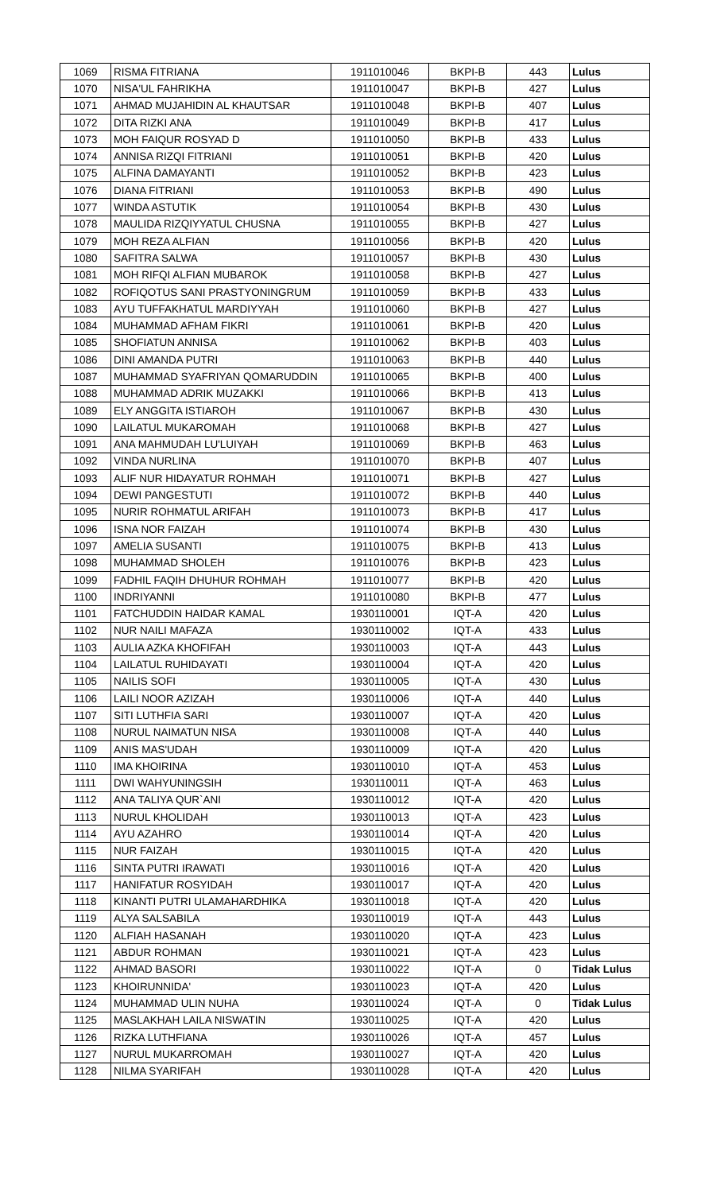| 1069 | RISMA FITRIANA | 1911010046 | BKPI-B | 443 | Lulus |
| 1070 | NISA'UL FAHRIKHA | 1911010047 | BKPI-B | 427 | Lulus |
| 1071 | AHMAD MUJAHIDIN AL KHAUTSAR | 1911010048 | BKPI-B | 407 | Lulus |
| 1072 | DITA RIZKI ANA | 1911010049 | BKPI-B | 417 | Lulus |
| 1073 | MOH FAIQUR ROSYAD D | 1911010050 | BKPI-B | 433 | Lulus |
| 1074 | ANNISA RIZQI FITRIANI | 1911010051 | BKPI-B | 420 | Lulus |
| 1075 | ALFINA DAMAYANTI | 1911010052 | BKPI-B | 423 | Lulus |
| 1076 | DIANA FITRIANI | 1911010053 | BKPI-B | 490 | Lulus |
| 1077 | WINDA ASTUTIK | 1911010054 | BKPI-B | 430 | Lulus |
| 1078 | MAULIDA RIZQIYYATUL CHUSNA | 1911010055 | BKPI-B | 427 | Lulus |
| 1079 | MOH REZA ALFIAN | 1911010056 | BKPI-B | 420 | Lulus |
| 1080 | SAFITRA SALWA | 1911010057 | BKPI-B | 430 | Lulus |
| 1081 | MOH RIFQI ALFIAN MUBAROK | 1911010058 | BKPI-B | 427 | Lulus |
| 1082 | ROFIQOTUS SANI PRASTYONINGRUM | 1911010059 | BKPI-B | 433 | Lulus |
| 1083 | AYU TUFFAKHATUL MARDIYYAH | 1911010060 | BKPI-B | 427 | Lulus |
| 1084 | MUHAMMAD AFHAM FIKRI | 1911010061 | BKPI-B | 420 | Lulus |
| 1085 | SHOFIATUN ANNISA | 1911010062 | BKPI-B | 403 | Lulus |
| 1086 | DINI AMANDA PUTRI | 1911010063 | BKPI-B | 440 | Lulus |
| 1087 | MUHAMMAD SYAFRIYAN QOMARUDDIN | 1911010065 | BKPI-B | 400 | Lulus |
| 1088 | MUHAMMAD ADRIK MUZAKKI | 1911010066 | BKPI-B | 413 | Lulus |
| 1089 | ELY ANGGITA ISTIAROH | 1911010067 | BKPI-B | 430 | Lulus |
| 1090 | LAILATUL MUKAROMAH | 1911010068 | BKPI-B | 427 | Lulus |
| 1091 | ANA MAHMUDAH LU'LUIYAH | 1911010069 | BKPI-B | 463 | Lulus |
| 1092 | VINDA NURLINA | 1911010070 | BKPI-B | 407 | Lulus |
| 1093 | ALIF NUR HIDAYATUR ROHMAH | 1911010071 | BKPI-B | 427 | Lulus |
| 1094 | DEWI PANGESTUTI | 1911010072 | BKPI-B | 440 | Lulus |
| 1095 | NURIR ROHMATUL ARIFAH | 1911010073 | BKPI-B | 417 | Lulus |
| 1096 | ISNA NOR FAIZAH | 1911010074 | BKPI-B | 430 | Lulus |
| 1097 | AMELIA SUSANTI | 1911010075 | BKPI-B | 413 | Lulus |
| 1098 | MUHAMMAD SHOLEH | 1911010076 | BKPI-B | 423 | Lulus |
| 1099 | FADHIL FAQIH DHUHUR ROHMAH | 1911010077 | BKPI-B | 420 | Lulus |
| 1100 | INDRIYANNI | 1911010080 | BKPI-B | 477 | Lulus |
| 1101 | FATCHUDDIN HAIDAR KAMAL | 1930110001 | IQT-A | 420 | Lulus |
| 1102 | NUR NAILI MAFAZA | 1930110002 | IQT-A | 433 | Lulus |
| 1103 | AULIA AZKA KHOFIFAH | 1930110003 | IQT-A | 443 | Lulus |
| 1104 | LAILATUL RUHIDAYATI | 1930110004 | IQT-A | 420 | Lulus |
| 1105 | NAILIS SOFI | 1930110005 | IQT-A | 430 | Lulus |
| 1106 | LAILI NOOR AZIZAH | 1930110006 | IQT-A | 440 | Lulus |
| 1107 | SITI LUTHFIA SARI | 1930110007 | IQT-A | 420 | Lulus |
| 1108 | NURUL NAIMATUN NISA | 1930110008 | IQT-A | 440 | Lulus |
| 1109 | ANIS MAS'UDAH | 1930110009 | IQT-A | 420 | Lulus |
| 1110 | IMA KHOIRINA | 1930110010 | IQT-A | 453 | Lulus |
| 1111 | DWI WAHYUNINGSIH | 1930110011 | IQT-A | 463 | Lulus |
| 1112 | ANA TALIYA QUR`ANI | 1930110012 | IQT-A | 420 | Lulus |
| 1113 | NURUL KHOLIDAH | 1930110013 | IQT-A | 423 | Lulus |
| 1114 | AYU AZAHRO | 1930110014 | IQT-A | 420 | Lulus |
| 1115 | NUR FAIZAH | 1930110015 | IQT-A | 420 | Lulus |
| 1116 | SINTA PUTRI IRAWATI | 1930110016 | IQT-A | 420 | Lulus |
| 1117 | HANIFATUR ROSYIDAH | 1930110017 | IQT-A | 420 | Lulus |
| 1118 | KINANTI PUTRI ULAMAHARDHIKA | 1930110018 | IQT-A | 420 | Lulus |
| 1119 | ALYA SALSABILA | 1930110019 | IQT-A | 443 | Lulus |
| 1120 | ALFIAH HASANAH | 1930110020 | IQT-A | 423 | Lulus |
| 1121 | ABDUR ROHMAN | 1930110021 | IQT-A | 423 | Lulus |
| 1122 | AHMAD BASORI | 1930110022 | IQT-A | 0 | Tidak Lulus |
| 1123 | KHOIRUNNIDA' | 1930110023 | IQT-A | 420 | Lulus |
| 1124 | MUHAMMAD ULIN NUHA | 1930110024 | IQT-A | 0 | Tidak Lulus |
| 1125 | MASLAKHAH LAILA NISWATIN | 1930110025 | IQT-A | 420 | Lulus |
| 1126 | RIZKA LUTHFIANA | 1930110026 | IQT-A | 457 | Lulus |
| 1127 | NURUL MUKARROMAH | 1930110027 | IQT-A | 420 | Lulus |
| 1128 | NILMA SYARIFAH | 1930110028 | IQT-A | 420 | Lulus |